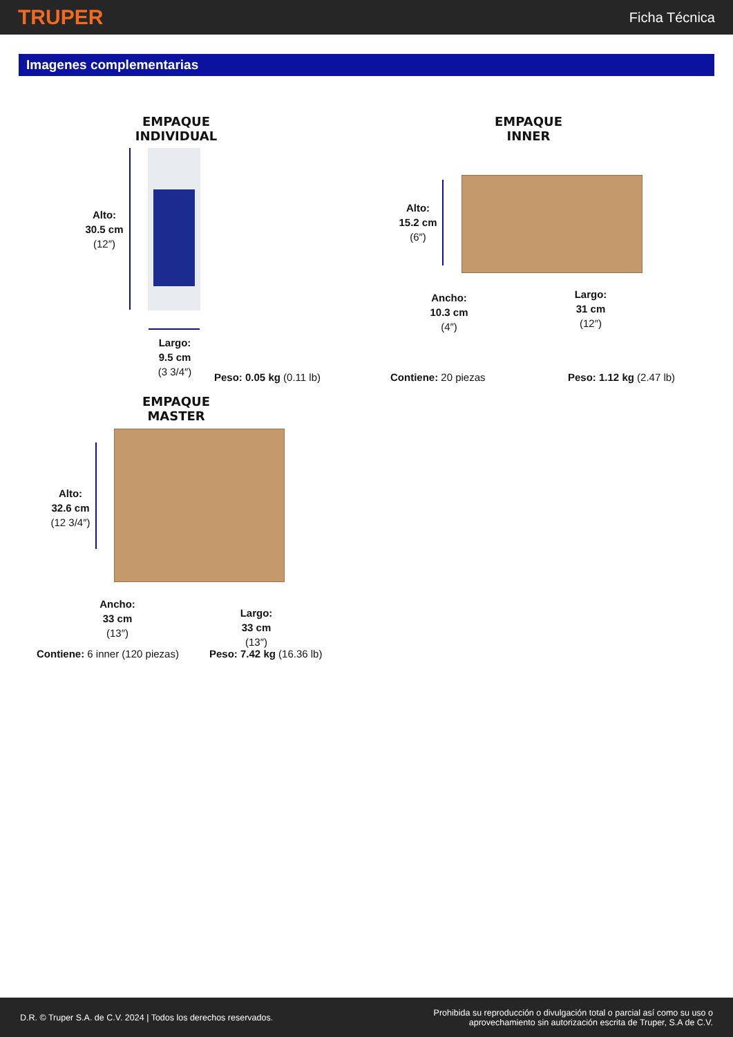TRUPER
Ficha Técnica
Imagenes complementarias
EMPAQUE INDIVIDUAL
Alto:
30.5 cm
(12″)
Largo:
9.5 cm
(3 3/4″)
Peso: 0.05 kg (0.11 lb)
EMPAQUE INNER
Alto:
15.2 cm
(6″)
Ancho:
10.3 cm
(4″)
Largo:
31 cm
(12″)
Contiene: 20 piezas Peso: 1.12 kg (2.47 lb)
EMPAQUE MASTER
Alto:
32.6 cm
(12 3/4″)
Ancho:
33 cm
(13″)
Largo:
33 cm
(13″)
Contiene: 6 inner (120 piezas) Peso: 7.42 kg (16.36 lb)
D.R. © Truper S.A. de C.V. 2024 | Todos los derechos reservados.
Prohibida su reproducción o divulgación total o parcial así como su uso o
aprovechamiento sin autorización escrita de Truper, S.A de C.V.